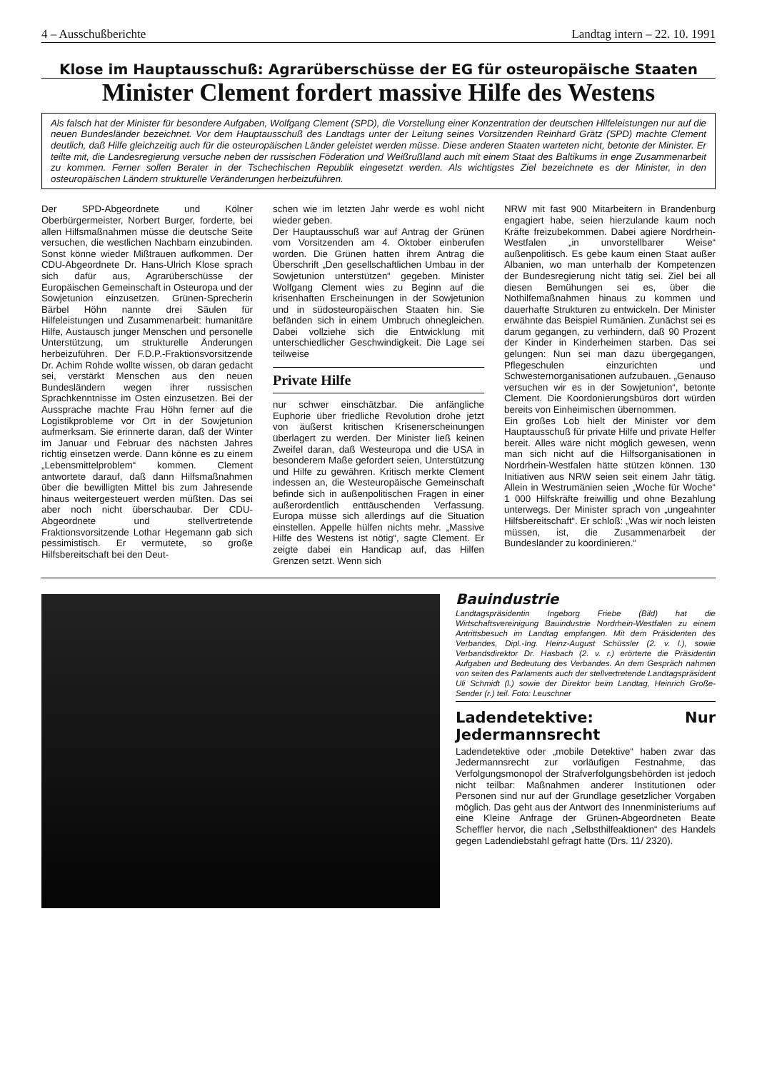4 – Ausschußberichte Landtag intern – 22. 10. 1991
Klose im Hauptausschuß: Agrarüberschüsse der EG für osteuropäische Staaten
Minister Clement fordert massive Hilfe des Westens
Als falsch hat der Minister für besondere Aufgaben, Wolfgang Clement (SPD), die Vorstellung einer Konzentration der deutschen Hilfeleistungen nur auf die neuen Bundesländer bezeichnet. Vor dem Hauptausschuß des Landtags unter der Leitung seines Vorsitzenden Reinhard Grätz (SPD) machte Clement deutlich, daß Hilfe gleichzeitig auch für die osteuropäischen Länder geleistet werden müsse. Diese anderen Staaten warteten nicht, betonte der Minister. Er teilte mit, die Landesregierung versuche neben der russischen Föderation und Weißrußland auch mit einem Staat des Baltikums in enge Zusammenarbeit zu kommen. Ferner sollen Berater in der Tschechischen Republik eingesetzt werden. Als wichtigstes Ziel bezeichnete es der Minister, in den osteuropäischen Ländern strukturelle Veränderungen herbeizuführen.
Der SPD-Abgeordnete und Kölner Oberbürgermeister, Norbert Burger, forderte, bei allen Hilfsmaßnahmen müsse die deutsche Seite versuchen, die westlichen Nachbarn einzubinden. Sonst könne wieder Mißtrauen aufkommen. Der CDU-Abgeordnete Dr. Hans-Ulrich Klose sprach sich dafür aus, Agrarüberschüsse der Europäischen Gemeinschaft in Osteuropa und der Sowjetunion einzusetzen. Grünen-Sprecherin Bärbel Höhn nannte drei Säulen für Hilfeleistungen und Zusammenarbeit: humanitäre Hilfe, Austausch junger Menschen und personelle Unterstützung, um strukturelle Änderungen herbeizuführen. Der F.D.P.-Fraktionsvorsitzende Dr. Achim Rohde wollte wissen, ob daran gedacht sei, verstärkt Menschen aus den neuen Bundesländern wegen ihrer russischen Sprachkenntnisse im Osten einzusetzen. Bei der Aussprache machte Frau Höhn ferner auf die Logistikprobleme vor Ort in der Sowjetunion aufmerksam. Sie erinnerte daran, daß der Winter im Januar und Februar des nächsten Jahres richtig einsetzen werde. Dann könne es zu einem „Lebensmittelproblem“ kommen. Clement antwortete darauf, daß dann Hilfsmaßnahmen über die bewilligten Mittel bis zum Jahresende hinaus weitergesteuert werden müßten. Das sei aber noch nicht überschaubar. Der CDU-Abgeordnete und stellvertretende Fraktionsvorsitzende Lothar Hegemann gab sich pessimistisch. Er vermutete, so große Hilfsbereitschaft bei den Deut-
schen wie im letzten Jahr werde es wohl nicht wieder geben.
Der Hauptausschuß war auf Antrag der Grünen vom Vorsitzenden am 4. Oktober einberufen worden. Die Grünen hatten ihrem Antrag die Überschrift „Den gesellschaftlichen Umbau in der Sowjetunion unterstützen“ gegeben. Minister Wolfgang Clement wies zu Beginn auf die krisenhaften Erscheinungen in der Sowjetunion und in südosteuropäischen Staaten hin. Sie befänden sich in einem Umbruch ohnegleichen. Dabei vollziehe sich die Entwicklung mit unterschiedlicher Geschwindigkeit. Die Lage sei teilweise
Private Hilfe
nur schwer einschätzbar. Die anfängliche Euphorie über friedliche Revolution drohe jetzt von äußerst kritischen Krisenerscheinungen überlagert zu werden. Der Minister ließ keinen Zweifel daran, daß Westeuropa und die USA in besonderem Maße gefordert seien, Unterstützung und Hilfe zu gewähren. Kritisch merkte Clement indessen an, die Westeuropäische Gemeinschaft befinde sich in außenpolitischen Fragen in einer außerordentlich enttäuschenden Verfassung. Europa müsse sich allerdings auf die Situation einstellen. Appelle hülfen nichts mehr. „Massive Hilfe des Westens ist nötig“, sagte Clement. Er zeigte dabei ein Handicap auf, das Hilfen Grenzen setzt. Wenn sich
NRW mit fast 900 Mitarbeitern in Brandenburg engagiert habe, seien hierzulande kaum noch Kräfte freizubekommen. Dabei agiere Nordrhein-Westfalen „in unvorstellbarer Weise“ außenpolitisch. Es gebe kaum einen Staat außer Albanien, wo man unterhalb der Kompetenzen der Bundesregierung nicht tätig sei. Ziel bei all diesen Bemühungen sei es, über die Nothilfemaßnahmen hinaus zu kommen und dauerhafte Strukturen zu entwickeln. Der Minister erwähnte das Beispiel Rumänien. Zunächst sei es darum gegangen, zu verhindern, daß 90 Prozent der Kinder in Kinderheimen starben. Das sei gelungen: Nun sei man dazu übergegangen, Pflegeschulen einzurichten und Schwesternorganisationen aufzubauen. „Genauso versuchen wir es in der Sowjetunion“, betonte Clement. Die Koordonierungsbüros dort würden bereits von Einheimischen übernommen.
Ein großes Lob hielt der Minister vor dem Hauptausschuß für private Hilfe und private Helfer bereit. Alles wäre nicht möglich gewesen, wenn man sich nicht auf die Hilfsorganisationen in Nordrhein-Westfalen hätte stützen können. 130 Initiativen aus NRW seien seit einem Jahr tätig. Allein in Westrumänien seien „Woche für Woche“ 1 000 Hilfskräfte freiwillig und ohne Bezahlung unterwegs. Der Minister sprach von „ungeahnter Hilfsbereitschaft“. Er schloß: „Was wir noch leisten müssen, ist, die Zusammenarbeit der Bundesländer zu koordinieren.“
Bauindustrie
Landtagspräsidentin Ingeborg Friebe (Bild) hat die Wirtschaftsvereinigung Bauindustrie Nordrhein-Westfalen zu einem Antrittsbesuch im Landtag empfangen. Mit dem Präsidenten des Verbandes, Dipl.-Ing. Heinz-August Schüssler (2. v. l.), sowie Verbandsdirektor Dr. Hasbach (2. v. r.) erörterte die Präsidentin Aufgaben und Bedeutung des Verbandes. An dem Gespräch nahmen von seiten des Parlaments auch der stellvertretende Landtagspräsident Uli Schmidt (l.) sowie der Direktor beim Landtag, Heinrich Große-Sender (r.) teil. Foto: Leuschner
Ladendetektive: Nur Jedermannsrecht
Ladendetektive oder „mobile Detektive“ haben zwar das Jedermannsrecht zur vorläufigen Festnahme, das Verfolgungsmonopol der Strafverfolgungsbehörden ist jedoch nicht teilbar: Maßnahmen anderer Institutionen oder Personen sind nur auf der Grundlage gesetzlicher Vorgaben möglich. Das geht aus der Antwort des Innenministeriums auf eine Kleine Anfrage der Grünen-Abgeordneten Beate Scheffler hervor, die nach „Selbsthilfeaktionen“ des Handels gegen Ladendiebstahl gefragt hatte (Drs. 11/ 2320).